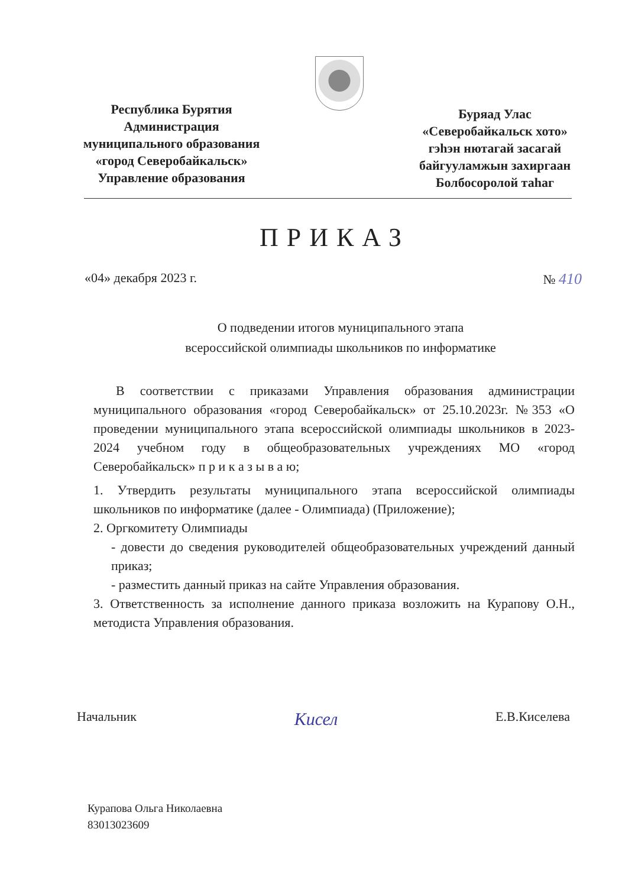Республика Бурятия
Администрация
муниципального образования
«город Северобайкальск»
Управление образования
Буряад Улас
«Северобайкальск хото»
гэһэн нютагай засагай
байгууламжын захиргаан
Болбосоролой таһаг
ПРИКАЗ
«04» декабря 2023 г. № 410
О подведении итогов муниципального этапа
всероссийской олимпиады школьников по информатике
В соответствии с приказами Управления образования администрации муниципального образования «город Северобайкальск» от 25.10.2023г. №353 «О проведении муниципального этапа всероссийской олимпиады школьников в 2023-2024 учебном году в общеобразовательных учреждениях МО «город Северобайкальск» п р и к а з ы в а ю;
1. Утвердить результаты муниципального этапа всероссийской олимпиады школьников по информатике (далее - Олимпиада) (Приложение);
2. Оргкомитету Олимпиады
- довести до сведения руководителей общеобразовательных учреждений данный приказ;
- разместить данный приказ на сайте Управления образования.
3. Ответственность за исполнение данного приказа возложить на Курапову О.Н., методиста Управления образования.
Начальник Кисел Е.В.Киселева
Курапова Ольга Николаевна
83013023609